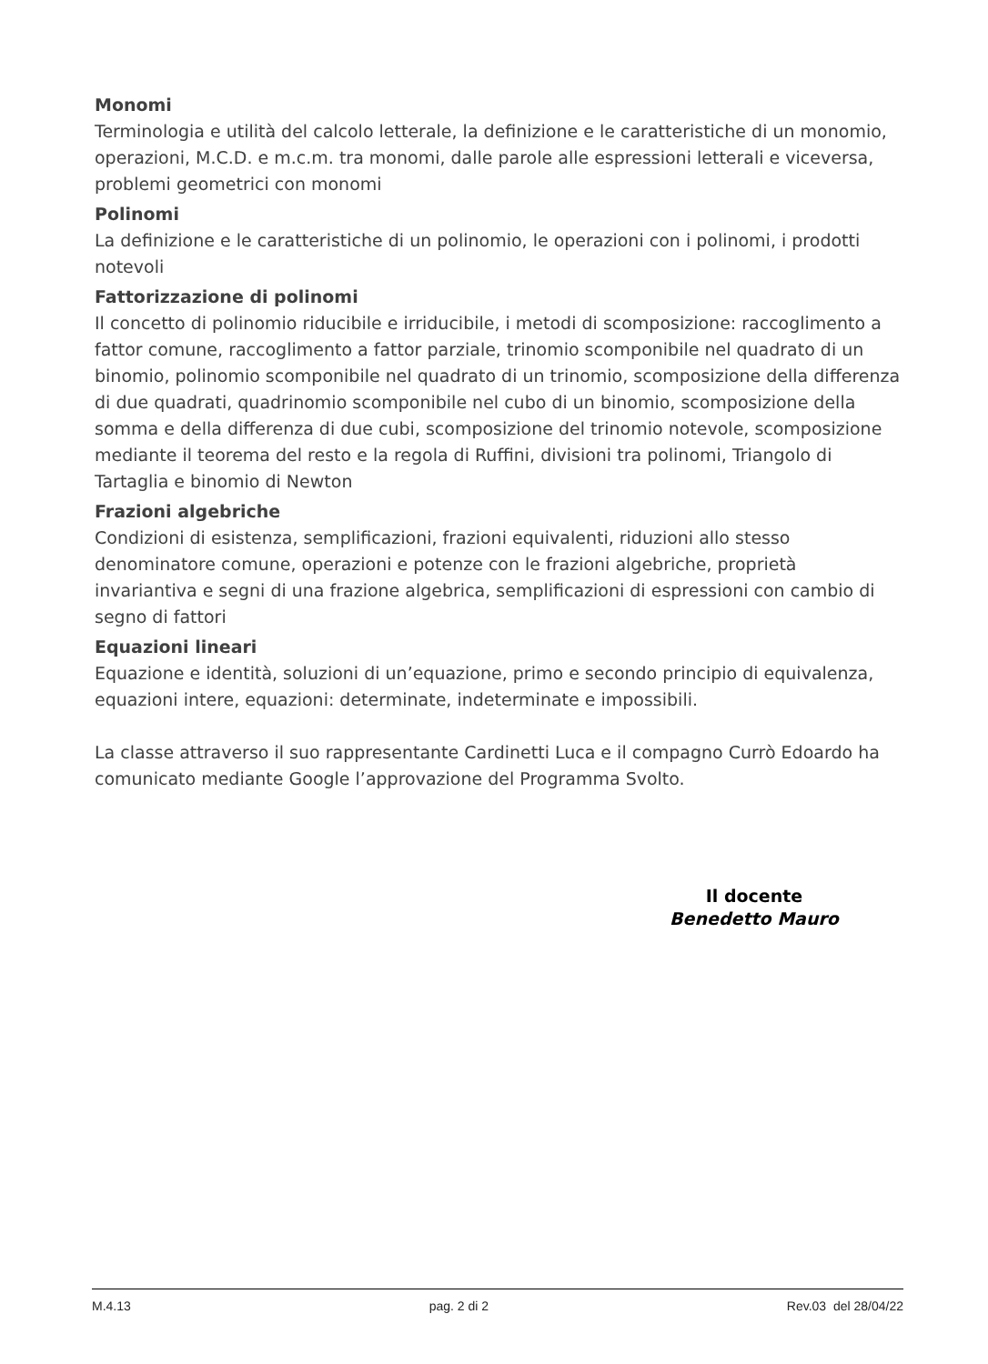Monomi
Terminologia e utilità del calcolo letterale, la definizione e le caratteristiche di un monomio, operazioni, M.C.D. e m.c.m. tra monomi, dalle parole alle espressioni letterali e viceversa, problemi geometrici con monomi
Polinomi
La definizione e le caratteristiche di un polinomio, le operazioni con i polinomi, i prodotti notevoli
Fattorizzazione di polinomi
Il concetto di polinomio riducibile e irriducibile, i metodi di scomposizione: raccoglimento a fattor comune, raccoglimento a fattor parziale, trinomio scomponibile nel quadrato di un binomio, polinomio scomponibile nel quadrato di un trinomio, scomposizione della differenza di due quadrati, quadrinomio scomponibile nel cubo di un binomio, scomposizione della somma e della differenza di due cubi, scomposizione del trinomio notevole, scomposizione mediante il teorema del resto e la regola di Ruffini, divisioni tra polinomi, Triangolo di Tartaglia e binomio di Newton
Frazioni algebriche
Condizioni di esistenza, semplificazioni, frazioni equivalenti, riduzioni allo stesso denominatore comune, operazioni e potenze con le frazioni algebriche, proprietà invariantiva e segni di una frazione algebrica, semplificazioni di espressioni con cambio di segno di fattori
Equazioni lineari
Equazione e identità, soluzioni di un’equazione, primo e secondo principio di equivalenza, equazioni intere, equazioni: determinate, indeterminate e impossibili.
La classe attraverso il suo rappresentante Cardinetti Luca e il compagno Currò Edoardo ha comunicato mediante Google l’approvazione del Programma Svolto.
Il docente
Benedetto Mauro
M.4.13 pag. 2 di 2 Rev.03 del 28/04/22